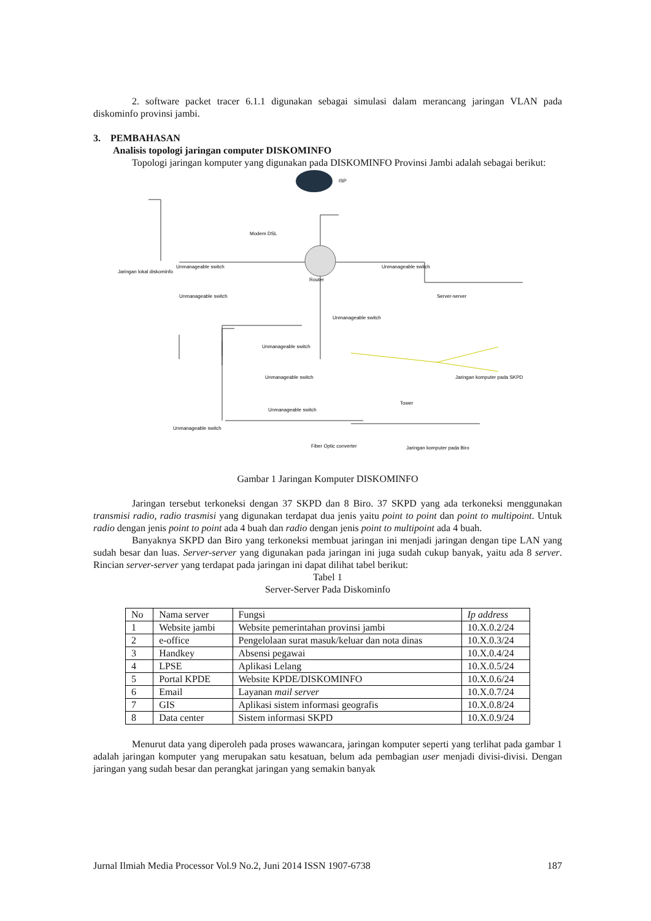2. software packet tracer 6.1.1 digunakan sebagai simulasi dalam merancang jaringan VLAN pada diskominfo provinsi jambi.
3. PEMBAHASAN
Analisis topologi jaringan computer DISKOMINFO
Topologi jaringan komputer yang digunakan pada DISKOMINFO Provinsi Jambi adalah sebagai berikut:
ISP
Modem DSL
Router
Unmanageable switch
Jaringan lokal diskominfo
Unmanageable switch
Unmanageable switch
Unmanageable switch
Server-server
Unmanageable switch
Unmanageable switch
Unmanageable switch
Unmanageable switch
Jaringan komputer pada SKPD
Tower
Fiber Optic converter
Jaringan komputer pada Biro
Gambar 1 Jaringan Komputer DISKOMINFO
Jaringan tersebut terkoneksi dengan 37 SKPD dan 8 Biro. 37 SKPD yang ada terkoneksi menggunakan transmisi radio, radio trasmisi yang digunakan terdapat dua jenis yaitu point to point dan point to multipoint. Untuk radio dengan jenis point to point ada 4 buah dan radio dengan jenis point to multipoint ada 4 buah.
Banyaknya SKPD dan Biro yang terkoneksi membuat jaringan ini menjadi jaringan dengan tipe LAN yang sudah besar dan luas. Server-server yang digunakan pada jaringan ini juga sudah cukup banyak, yaitu ada 8 server. Rincian server-server yang terdapat pada jaringan ini dapat dilihat tabel berikut:
Tabel 1
Server-Server Pada Diskominfo
| No | Nama server | Fungsi | Ip address |
| --- | --- | --- | --- |
| 1 | Website jambi | Website pemerintahan provinsi jambi | 10.X.0.2/24 |
| 2 | e-office | Pengelolaan surat masuk/keluar dan nota dinas | 10.X.0.3/24 |
| 3 | Handkey | Absensi pegawai | 10.X.0.4/24 |
| 4 | LPSE | Aplikasi Lelang | 10.X.0.5/24 |
| 5 | Portal KPDE | Website KPDE/DISKOMINFO | 10.X.0.6/24 |
| 6 | Email | Layanan mail server | 10.X.0.7/24 |
| 7 | GIS | Aplikasi sistem informasi geografis | 10.X.0.8/24 |
| 8 | Data center | Sistem informasi SKPD | 10.X.0.9/24 |
Menurut data yang diperoleh pada proses wawancara, jaringan komputer seperti yang terlihat pada gambar 1 adalah jaringan komputer yang merupakan satu kesatuan, belum ada pembagian user menjadi divisi-divisi. Dengan jaringan yang sudah besar dan perangkat jaringan yang semakin banyak
Jurnal Ilmiah Media Processor Vol.9 No.2, Juni 2014 ISSN 1907-6738 187